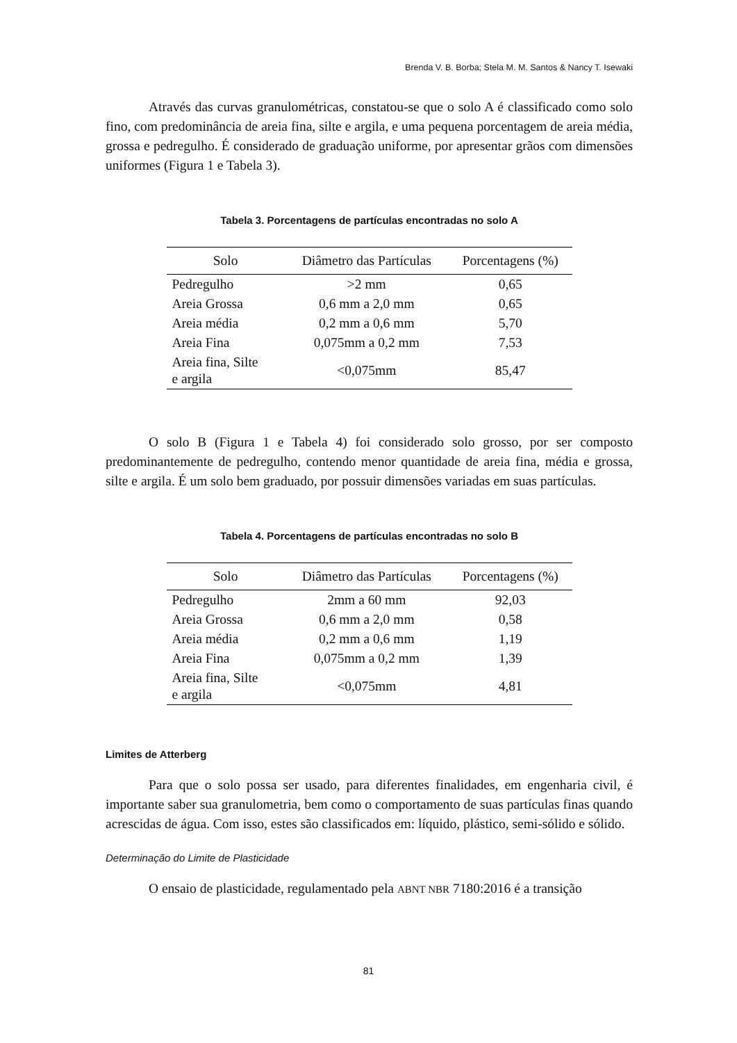Brenda V. B. Borba; Stela M. M. Santos & Nancy T. Isewaki
Através das curvas granulométricas, constatou-se que o solo A é classificado como solo fino, com predominância de areia fina, silte e argila, e uma pequena porcentagem de areia média, grossa e pedregulho. É considerado de graduação uniforme, por apresentar grãos com dimensões uniformes (Figura 1 e Tabela 3).
Tabela 3. Porcentagens de partículas encontradas no solo A
| Solo | Diâmetro das Partículas | Porcentagens (%) |
| --- | --- | --- |
| Pedregulho | >2 mm | 0,65 |
| Areia Grossa | 0,6 mm a 2,0 mm | 0,65 |
| Areia média | 0,2 mm a 0,6 mm | 5,70 |
| Areia Fina | 0,075mm a 0,2 mm | 7,53 |
| Areia fina, Silte e argila | <0,075mm | 85,47 |
O solo B (Figura 1 e Tabela 4) foi considerado solo grosso, por ser composto predominantemente de pedregulho, contendo menor quantidade de areia fina, média e grossa, silte e argila. É um solo bem graduado, por possuir dimensões variadas em suas partículas.
Tabela 4. Porcentagens de partículas encontradas no solo B
| Solo | Diâmetro das Partículas | Porcentagens (%) |
| --- | --- | --- |
| Pedregulho | 2mm a 60 mm | 92,03 |
| Areia Grossa | 0,6 mm a 2,0 mm | 0,58 |
| Areia média | 0,2 mm a 0,6 mm | 1,19 |
| Areia Fina | 0,075mm a 0,2 mm | 1,39 |
| Areia fina, Silte e argila | <0,075mm | 4,81 |
Limites de Atterberg
Para que o solo possa ser usado, para diferentes finalidades, em engenharia civil, é importante saber sua granulometria, bem como o comportamento de suas partículas finas quando acrescidas de água. Com isso, estes são classificados em: líquido, plástico, semi-sólido e sólido.
Determinação do Limite de Plasticidade
O ensaio de plasticidade, regulamentado pela ABNT NBR 7180:2016 é a transição
81